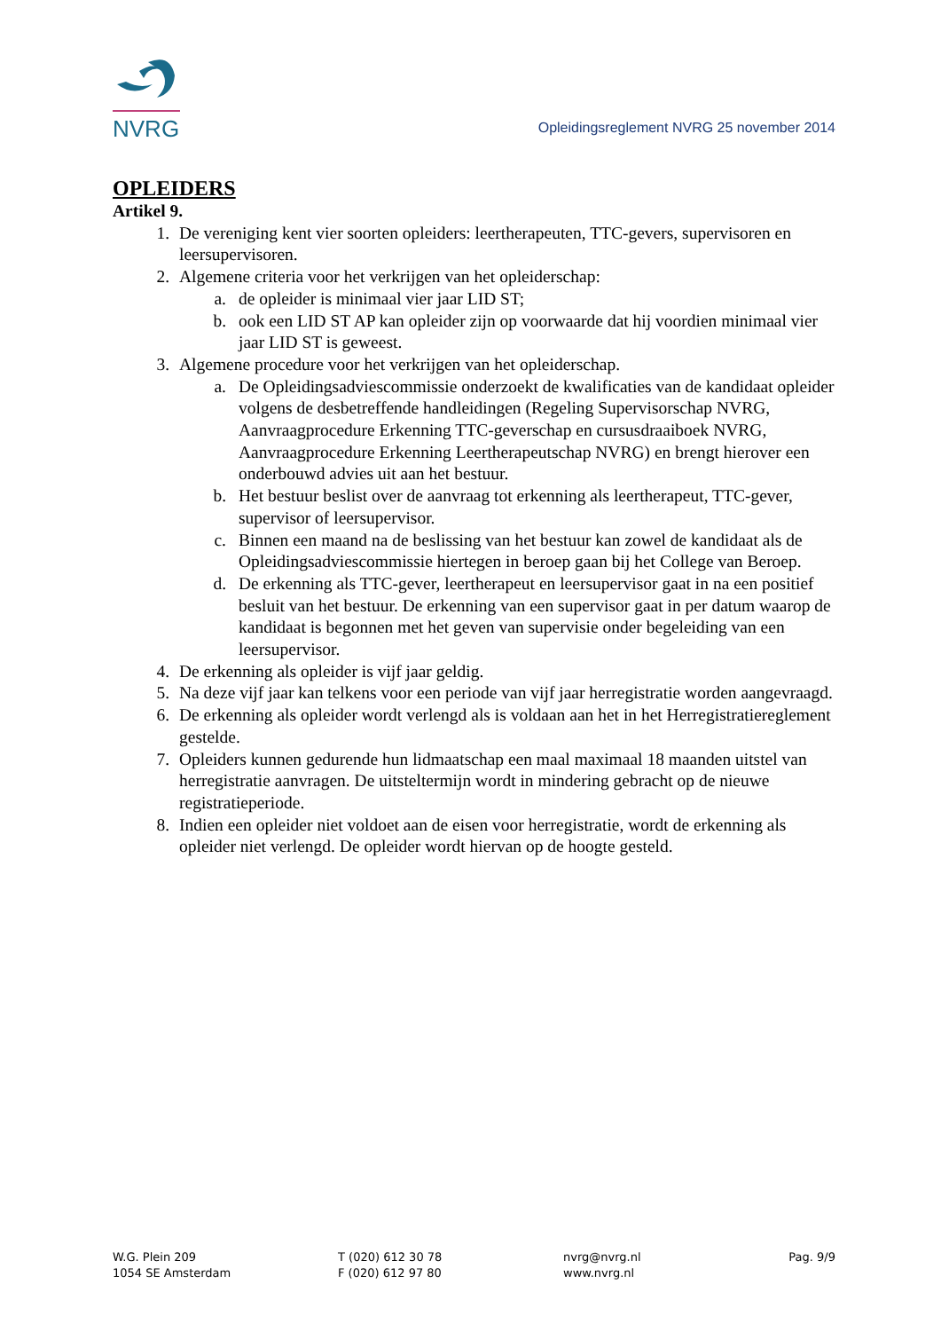NVRG
Opleidingsreglement NVRG 25 november 2014
OPLEIDERS
Artikel 9.
1. De vereniging kent vier soorten opleiders: leertherapeuten, TTC-gevers, supervisoren en leersupervisoren.
2. Algemene criteria voor het verkrijgen van het opleiderschap:
a. de opleider is minimaal vier jaar LID ST;
b. ook een LID ST AP kan opleider zijn op voorwaarde dat hij voordien minimaal vier jaar LID ST is geweest.
3. Algemene procedure voor het verkrijgen van het opleiderschap.
a. De Opleidingsadviescommissie onderzoekt de kwalificaties van de kandidaat opleider volgens de desbetreffende handleidingen (Regeling Supervisorschap NVRG, Aanvraagprocedure Erkenning TTC-geverschap en cursusdraaiboek NVRG, Aanvraagprocedure Erkenning Leertherapeutschap NVRG) en brengt hierover een onderbouwd advies uit aan het bestuur.
b. Het bestuur beslist over de aanvraag tot erkenning als leertherapeut, TTC-gever, supervisor of leersupervisor.
c. Binnen een maand na de beslissing van het bestuur kan zowel de kandidaat als de Opleidingsadviescommissie hiertegen in beroep gaan bij het College van Beroep.
d. De erkenning als TTC-gever, leertherapeut en leersupervisor gaat in na een positief besluit van het bestuur. De erkenning van een supervisor gaat in per datum waarop de kandidaat is begonnen met het geven van supervisie onder begeleiding van een leersupervisor.
4. De erkenning als opleider is vijf jaar geldig.
5. Na deze vijf jaar kan telkens voor een periode van vijf jaar herregistratie worden aangevraagd.
6. De erkenning als opleider wordt verlengd als is voldaan aan het in het Herregistratiereglement gestelde.
7. Opleiders kunnen gedurende hun lidmaatschap een maal maximaal 18 maanden uitstel van herregistratie aanvragen. De uitsteltermijn wordt in mindering gebracht op de nieuwe registratieperiode.
8. Indien een opleider niet voldoet aan de eisen voor herregistratie, wordt de erkenning als opleider niet verlengd. De opleider wordt hiervan op de hoogte gesteld.
W.G. Plein 209
1054 SE Amsterdam
T (020) 612 30 78
F (020) 612 97 80
nvrg@nvrg.nl
www.nvrg.nl
Pag. 9/9